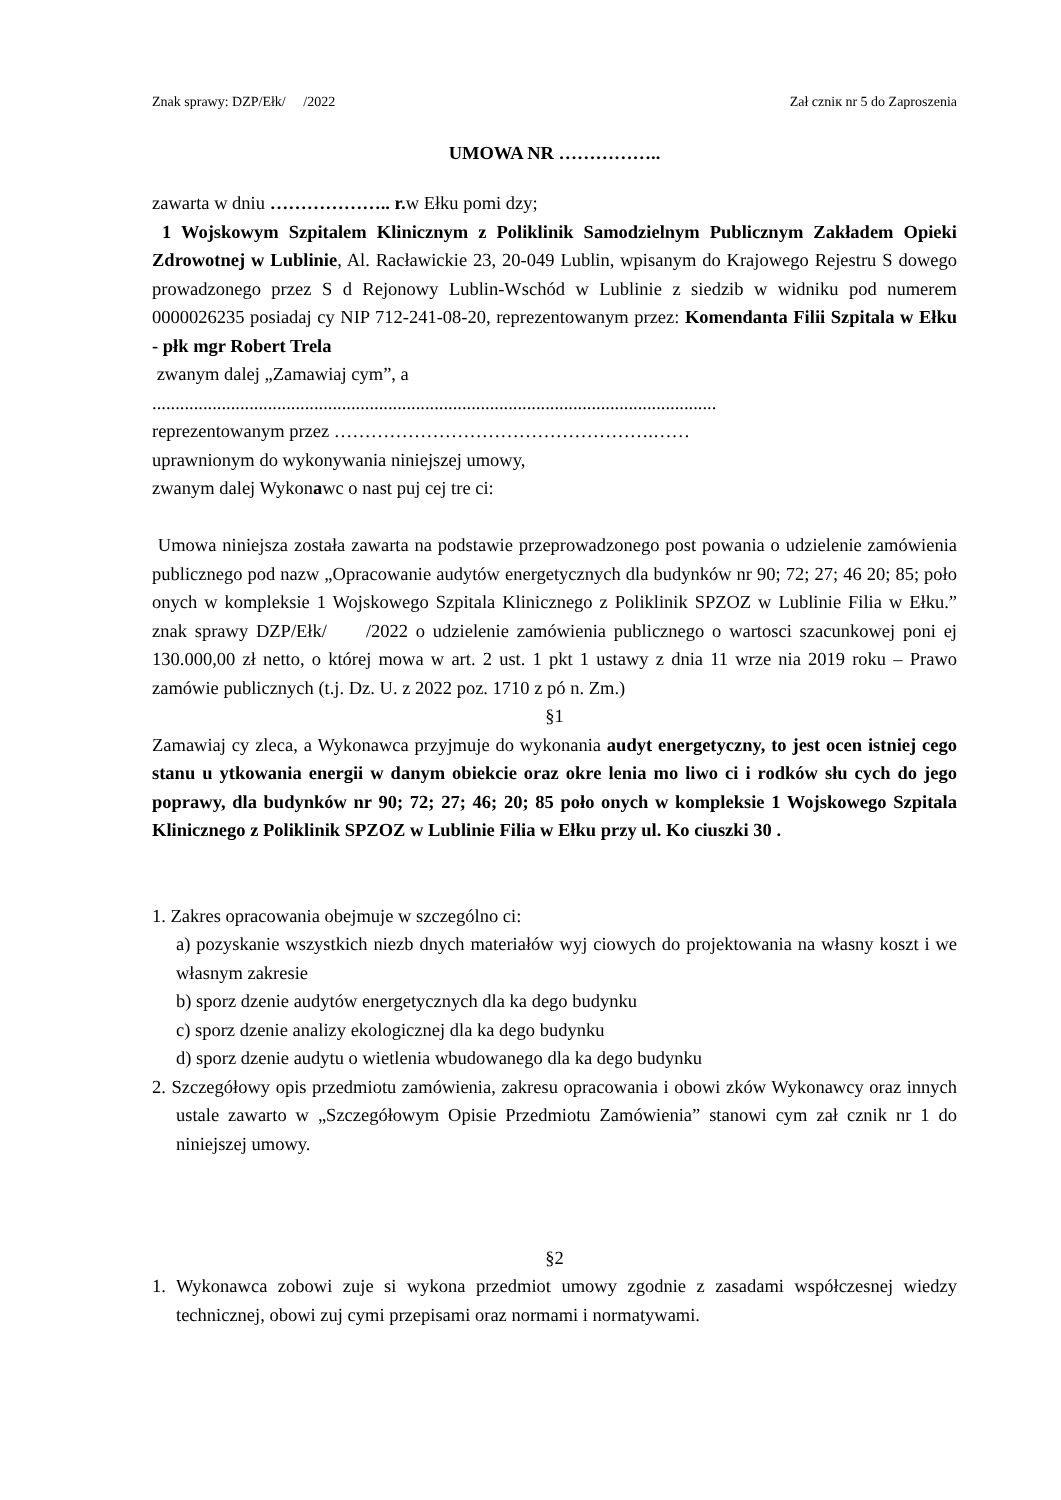Znak sprawy: DZP/Ełk/ /2022 Zał czniк nr 5 do Zaproszenia
UMOWA NR ……………..
zawarta w dniu ……………….. r. w Ełku pomi dzy;
1 Wojskowym Szpitalem Klinicznym z Poliklinik Samodzielnym Publicznym Zakładem Opieki Zdrowotnej w Lublinie, Al. Racławickie 23, 20-049 Lublin, wpisanym do Krajowego Rejestru S dowego prowadzonego przez S d Rejonowy Lublin-Wschód w Lublinie z siedzib w widniku pod numerem 0000026235 posiadaj cy NIP 712-241-08-20, reprezentowanym przez: Komendanta Filii Szpitala w Ełku - płk mgr Robert Trela
zwanym dalej „Zamawiaj cym”, a
..........................................................................................................................
reprezentowanym przez …………………………………………….……
uprawnionym do wykonywania niniejszej umowy,
zwanym dalej Wykonawc o nast puj cej tre ci:
Umowa niniejsza została zawarta na podstawie przeprowadzonego post powania o udzielenie zamówienia publicznego pod nazw „Opracowanie audytów energetycznych dla budynków nr 90; 72; 27; 46 20; 85; poło onych w kompleksie 1 Wojskowego Szpitala Klinicznego z Poliklinik SPZOZ w Lublinie Filia w Ełku.” znak sprawy DZP/Ełk/ /2022 o udzielenie zamówienia publicznego o wartosci szacunkowej poni ej 130.000,00 zł netto, o której mowa w art. 2 ust. 1 pkt 1 ustawy z dnia 11 wrze nia 2019 roku – Prawo zamówie publicznych (t.j. Dz. U. z 2022 poz. 1710 z pó n. Zm.)
§1
Zamawiaj cy zleca, a Wykonawca przyjmuje do wykonania audyt energetyczny, to jest ocen istniej cego stanu u ytkowania energii w danym obiekcie oraz okre lenia mo liwo ci i rodków słu cych do jego poprawy, dla budynków nr 90; 72; 27; 46; 20; 85 poło onych w kompleksie 1 Wojskowego Szpitala Klinicznego z Poliklinik SPZOZ w Lublinie Filia w Ełku przy ul. Ko ciuszki 30 .
1. Zakres opracowania obejmuje w szczególno ci:
a) pozyskanie wszystkich niezb dnych materiałów wyj ciowych do projektowania na własny koszt i we własnym zakresie
b) sporz dzenie audytów energetycznych dla ka dego budynku
c) sporz dzenie analizy ekologicznej dla ka dego budynku
d) sporz dzenie audytu o wietlenia wbudowanego dla ka dego budynku
2. Szczegółowy opis przedmiotu zamówienia, zakresu opracowania i obowi zków Wykonawcy oraz innych ustale zawarto w „Szczegółowym Opisie Przedmiotu Zamówienia” stanowi cym zał cznik nr 1 do niniejszej umowy.
§2
1. Wykonawca zobowi zuje si wykona przedmiot umowy zgodnie z zasadami współczesnej wiedzy technicznej, obowi zuj cymi przepisami oraz normami i normatywami.